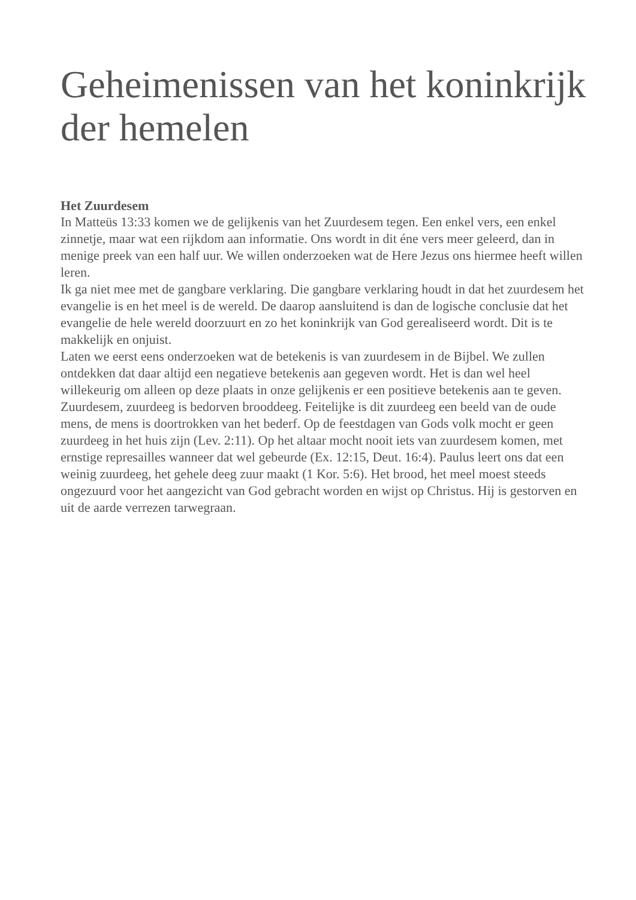Geheimenissen van het koninkrijk der hemelen
Het Zuurdesem
In Matteüs 13:33 komen we de gelijkenis van het Zuurdesem tegen. Een enkel vers, een enkel zinnetje, maar wat een rijkdom aan informatie. Ons wordt in dit éne vers meer geleerd, dan in menige preek van een half uur. We willen onderzoeken wat de Here Jezus ons hiermee heeft willen leren.
Ik ga niet mee met de gangbare verklaring. Die gangbare verklaring houdt in dat het zuurdesem het evangelie is en het meel is de wereld. De daarop aansluitend is dan de logische conclusie dat het evangelie de hele wereld doorzuurt en zo het koninkrijk van God gerealiseerd wordt. Dit is te makkelijk en onjuist.
Laten we eerst eens onderzoeken wat de betekenis is van zuurdesem in de Bijbel. We zullen ontdekken dat daar altijd een negatieve betekenis aan gegeven wordt. Het is dan wel heel willekeurig om alleen op deze plaats in onze gelijkenis er een positieve betekenis aan te geven.
Zuurdesem, zuurdeeg is bedorven brooddeeg. Feitelijke is dit zuurdeeg een beeld van de oude mens, de mens is doortrokken van het bederf. Op de feestdagen van Gods volk mocht er geen zuurdeeg in het huis zijn (Lev. 2:11). Op het altaar mocht nooit iets van zuurdesem komen, met ernstige represailles wanneer dat wel gebeurde (Ex. 12:15, Deut. 16:4). Paulus leert ons dat een weinig zuurdeeg, het gehele deeg zuur maakt (1 Kor. 5:6). Het brood, het meel moest steeds ongezuurd voor het aangezicht van God gebracht worden en wijst op Christus. Hij is gestorven en uit de aarde verrezen tarwegraan.